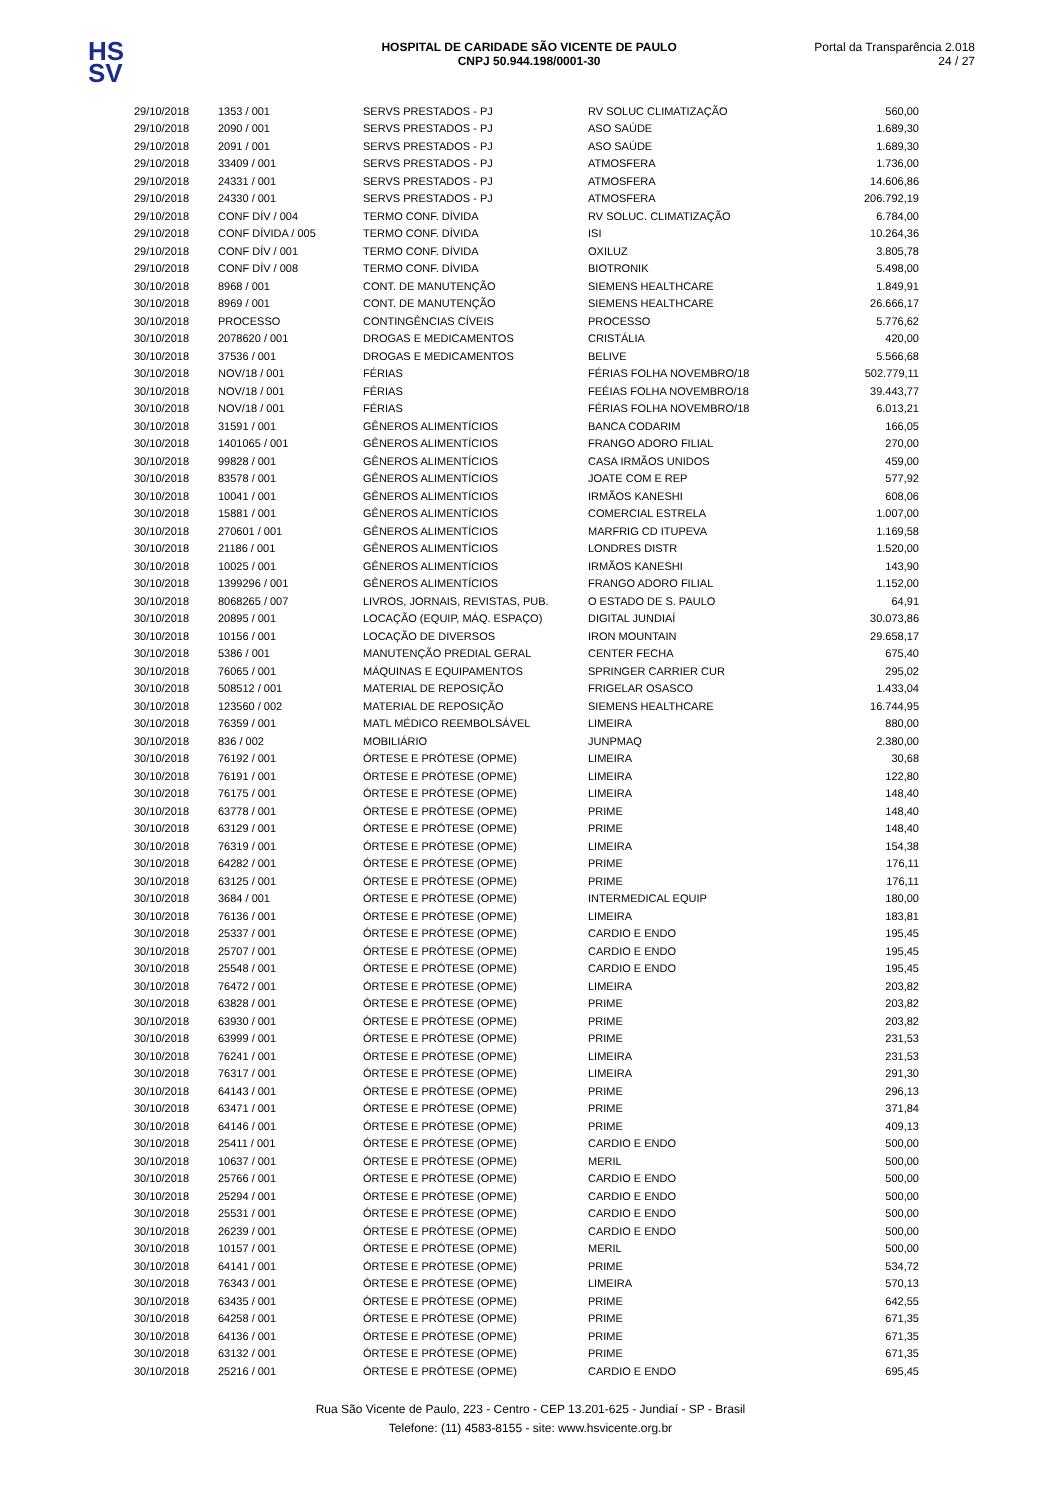HS
SV
HOSPITAL DE CARIDADE SÃO VICENTE DE PAULO
CNPJ 50.944.198/0001-30
Portal da Transparência 2.018
24 / 27
| 29/10/2018 | 1353 / 001 | SERVS PRESTADOS - PJ | RV SOLUC CLIMATIZAÇÃO | 560,00 |
| 29/10/2018 | 2090 / 001 | SERVS PRESTADOS - PJ | ASO SAÚDE | 1.689,30 |
| 29/10/2018 | 2091 / 001 | SERVS PRESTADOS - PJ | ASO SAÚDE | 1.689,30 |
| 29/10/2018 | 33409 / 001 | SERVS PRESTADOS - PJ | ATMOSFERA | 1.736,00 |
| 29/10/2018 | 24331 / 001 | SERVS PRESTADOS - PJ | ATMOSFERA | 14.606,86 |
| 29/10/2018 | 24330 / 001 | SERVS PRESTADOS - PJ | ATMOSFERA | 206.792,19 |
| 29/10/2018 | CONF DÍV / 004 | TERMO CONF. DÍVIDA | RV SOLUC. CLIMATIZAÇÃO | 6.784,00 |
| 29/10/2018 | CONF DÍVIDA / 005 | TERMO CONF. DÍVIDA | ISI | 10.264,36 |
| 29/10/2018 | CONF DÍV / 001 | TERMO CONF. DÍVIDA | OXILUZ | 3.805,78 |
| 29/10/2018 | CONF DÍV / 008 | TERMO CONF. DÍVIDA | BIOTRONIK | 5.498,00 |
| 30/10/2018 | 8968 / 001 | CONT. DE MANUTENÇÃO | SIEMENS HEALTHCARE | 1.849,91 |
| 30/10/2018 | 8969 / 001 | CONT. DE MANUTENÇÃO | SIEMENS HEALTHCARE | 26.666,17 |
| 30/10/2018 | PROCESSO | CONTINGÊNCIAS CÍVEIS | PROCESSO | 5.776,62 |
| 30/10/2018 | 2078620 / 001 | DROGAS E MEDICAMENTOS | CRISTÁLIA | 420,00 |
| 30/10/2018 | 37536 / 001 | DROGAS E MEDICAMENTOS | BELIVE | 5.566,68 |
| 30/10/2018 | NOV/18 / 001 | FÉRIAS | FÉRIAS FOLHA NOVEMBRO/18 | 502.779,11 |
| 30/10/2018 | NOV/18 / 001 | FÉRIAS | FEÉIAS FOLHA NOVEMBRO/18 | 39.443,77 |
| 30/10/2018 | NOV/18 / 001 | FÉRIAS | FÉRIAS FOLHA NOVEMBRO/18 | 6.013,21 |
| 30/10/2018 | 31591 / 001 | GÊNEROS ALIMENTÍCIOS | BANCA CODARIM | 166,05 |
| 30/10/2018 | 1401065 / 001 | GÊNEROS ALIMENTÍCIOS | FRANGO ADORO FILIAL | 270,00 |
| 30/10/2018 | 99828 / 001 | GÊNEROS ALIMENTÍCIOS | CASA IRMÃOS UNIDOS | 459,00 |
| 30/10/2018 | 83578 / 001 | GÊNEROS ALIMENTÍCIOS | JOATE COM E REP | 577,92 |
| 30/10/2018 | 10041 / 001 | GÊNEROS ALIMENTÍCIOS | IRMÃOS KANESHI | 608,06 |
| 30/10/2018 | 15881 / 001 | GÊNEROS ALIMENTÍCIOS | COMERCIAL ESTRELA | 1.007,00 |
| 30/10/2018 | 270601 / 001 | GÊNEROS ALIMENTÍCIOS | MARFRIG CD ITUPEVA | 1.169,58 |
| 30/10/2018 | 21186 / 001 | GÊNEROS ALIMENTÍCIOS | LONDRES DISTR | 1.520,00 |
| 30/10/2018 | 10025 / 001 | GÊNEROS ALIMENTÍCIOS | IRMÃOS KANESHI | 143,90 |
| 30/10/2018 | 1399296 / 001 | GÊNEROS ALIMENTÍCIOS | FRANGO ADORO FILIAL | 1.152,00 |
| 30/10/2018 | 8068265 / 007 | LIVROS, JORNAIS, REVISTAS, PUB. | O ESTADO DE S. PAULO | 64,91 |
| 30/10/2018 | 20895 / 001 | LOCAÇÃO (EQUIP, MÁQ. ESPAÇO) | DIGITAL JUNDIAÍ | 30.073,86 |
| 30/10/2018 | 10156 / 001 | LOCAÇÃO DE DIVERSOS | IRON MOUNTAIN | 29.658,17 |
| 30/10/2018 | 5386 / 001 | MANUTENÇÃO PREDIAL GERAL | CENTER FECHA | 675,40 |
| 30/10/2018 | 76065 / 001 | MÁQUINAS E EQUIPAMENTOS | SPRINGER CARRIER CUR | 295,02 |
| 30/10/2018 | 508512 / 001 | MATERIAL DE REPOSIÇÃO | FRIGELAR OSASCO | 1.433,04 |
| 30/10/2018 | 123560 / 002 | MATERIAL DE REPOSIÇÃO | SIEMENS HEALTHCARE | 16.744,95 |
| 30/10/2018 | 76359 / 001 | MATL MÉDICO REEMBOLSÁVEL | LIMEIRA | 880,00 |
| 30/10/2018 | 836 / 002 | MOBILIÁRIO | JUNPMAQ | 2.380,00 |
| 30/10/2018 | 76192 / 001 | ÓRTESE E PRÓTESE (OPME) | LIMEIRA | 30,68 |
| 30/10/2018 | 76191 / 001 | ÓRTESE E PRÓTESE (OPME) | LIMEIRA | 122,80 |
| 30/10/2018 | 76175 / 001 | ÓRTESE E PRÓTESE (OPME) | LIMEIRA | 148,40 |
| 30/10/2018 | 63778 / 001 | ÓRTESE E PRÓTESE (OPME) | PRIME | 148,40 |
| 30/10/2018 | 63129 / 001 | ÓRTESE E PRÓTESE (OPME) | PRIME | 148,40 |
| 30/10/2018 | 76319 / 001 | ÓRTESE E PRÓTESE (OPME) | LIMEIRA | 154,38 |
| 30/10/2018 | 64282 / 001 | ÓRTESE E PRÓTESE (OPME) | PRIME | 176,11 |
| 30/10/2018 | 63125 / 001 | ÓRTESE E PRÓTESE (OPME) | PRIME | 176,11 |
| 30/10/2018 | 3684 / 001 | ÓRTESE E PRÓTESE (OPME) | INTERMEDICAL EQUIP | 180,00 |
| 30/10/2018 | 76136 / 001 | ÓRTESE E PRÓTESE (OPME) | LIMEIRA | 183,81 |
| 30/10/2018 | 25337 / 001 | ÓRTESE E PRÓTESE (OPME) | CARDIO E ENDO | 195,45 |
| 30/10/2018 | 25707 / 001 | ÓRTESE E PRÓTESE (OPME) | CARDIO E ENDO | 195,45 |
| 30/10/2018 | 25548 / 001 | ÓRTESE E PRÓTESE (OPME) | CARDIO E ENDO | 195,45 |
| 30/10/2018 | 76472 / 001 | ÓRTESE E PRÓTESE (OPME) | LIMEIRA | 203,82 |
| 30/10/2018 | 63828 / 001 | ÓRTESE E PRÓTESE (OPME) | PRIME | 203,82 |
| 30/10/2018 | 63930 / 001 | ÓRTESE E PRÓTESE (OPME) | PRIME | 203,82 |
| 30/10/2018 | 63999 / 001 | ÓRTESE E PRÓTESE (OPME) | PRIME | 231,53 |
| 30/10/2018 | 76241 / 001 | ÓRTESE E PRÓTESE (OPME) | LIMEIRA | 231,53 |
| 30/10/2018 | 76317 / 001 | ÓRTESE E PRÓTESE (OPME) | LIMEIRA | 291,30 |
| 30/10/2018 | 64143 / 001 | ÓRTESE E PRÓTESE (OPME) | PRIME | 296,13 |
| 30/10/2018 | 63471 / 001 | ÓRTESE E PRÓTESE (OPME) | PRIME | 371,84 |
| 30/10/2018 | 64146 / 001 | ÓRTESE E PRÓTESE (OPME) | PRIME | 409,13 |
| 30/10/2018 | 25411 / 001 | ÓRTESE E PRÓTESE (OPME) | CARDIO E ENDO | 500,00 |
| 30/10/2018 | 10637 / 001 | ÓRTESE E PRÓTESE (OPME) | MERIL | 500,00 |
| 30/10/2018 | 25766 / 001 | ÓRTESE E PRÓTESE (OPME) | CARDIO E ENDO | 500,00 |
| 30/10/2018 | 25294 / 001 | ÓRTESE E PRÓTESE (OPME) | CARDIO E ENDO | 500,00 |
| 30/10/2018 | 25531 / 001 | ÓRTESE E PRÓTESE (OPME) | CARDIO E ENDO | 500,00 |
| 30/10/2018 | 26239 / 001 | ÓRTESE E PRÓTESE (OPME) | CARDIO E ENDO | 500,00 |
| 30/10/2018 | 10157 / 001 | ÓRTESE E PRÓTESE (OPME) | MERIL | 500,00 |
| 30/10/2018 | 64141 / 001 | ÓRTESE E PRÓTESE (OPME) | PRIME | 534,72 |
| 30/10/2018 | 76343 / 001 | ÓRTESE E PRÓTESE (OPME) | LIMEIRA | 570,13 |
| 30/10/2018 | 63435 / 001 | ÓRTESE E PRÓTESE (OPME) | PRIME | 642,55 |
| 30/10/2018 | 64258 / 001 | ÓRTESE E PRÓTESE (OPME) | PRIME | 671,35 |
| 30/10/2018 | 64136 / 001 | ÓRTESE E PRÓTESE (OPME) | PRIME | 671,35 |
| 30/10/2018 | 63132 / 001 | ÓRTESE E PRÓTESE (OPME) | PRIME | 671,35 |
| 30/10/2018 | 25216 / 001 | ÓRTESE E PRÓTESE (OPME) | CARDIO E ENDO | 695,45 |
Rua São Vicente de Paulo, 223 - Centro - CEP 13.201-625 - Jundiaí - SP - Brasil
Telefone: (11) 4583-8155 - site: www.hsvicente.org.br